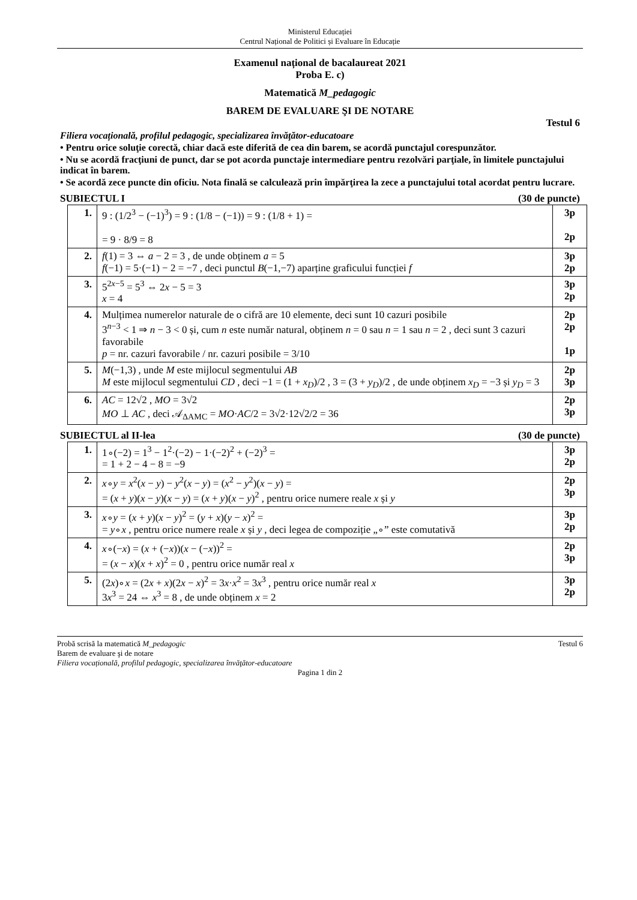Ministerul Educației
Centrul Național de Politici și Evaluare în Educație
Examenul național de bacalaureat 2021
Proba E. c)
Matematică M_pedagogic
BAREM DE EVALUARE ŞI DE NOTARE
Testul 6
Filiera vocațională, profilul pedagogic, specializarea învăţător-educatoare
• Pentru orice soluţie corectă, chiar dacă este diferită de cea din barem, se acordă punctajul corespunzător.
• Nu se acordă fracţiuni de punct, dar se pot acorda punctaje intermediare pentru rezolvări parţiale, în limitele punctajului indicat în barem.
• Se acordă zece puncte din oficiu. Nota finală se calculează prin împărţirea la zece a punctajului total acordat pentru lucrare.
SUBIECTUL I (30 de puncte)
| 1. | 9 : (1/2<sup>3</sup> − (−1)<sup>3</sup>) = 9 : (1/8 − (−1)) = 9 : (1/8 + 1) = = 9 · 8/9 = 8 | 3p 2p |
| 2. | f (1) = 3 ⇔ a − 2 = 3 , de unde obținem a = 5 f (−1) = 5·(−1) − 2 = −7 , deci punctul B (−1,−7) aparține graficului funcției f | 3p 2p |
| 3. | 5<sup>2x−5</sup> = 5<sup>3</sup> ⇔ 2 x − 5 = 3 x = 4 | 3p 2p |
| 4. | Mulțimea numerelor naturale de o cifră are 10 elemente, deci sunt 10 cazuri posibile 3<sup>n−3</sup> < 1 ⇒ n − 3 < 0 și, cum n este număr natural, obținem n = 0 sau n = 1 sau n = 2 , deci sunt 3 cazuri favorabile p = nr. cazuri favorabile / nr. cazuri posibile = 3/10 | 2p 2p 1p |
| 5. | M (−1,3) , unde M este mijlocul segmentului AB M este mijlocul segmentului CD , deci −1 = (1 + x<sub>D</sub> )/2 , 3 = (3 + y<sub>D</sub> )/2 , de unde obținem x<sub>D</sub> = −3 și y<sub>D</sub> = 3 | 2p 3p |
| 6. | AC = 12√2 , MO = 3√2 MO ⊥ AC , deci 𝒜<sub>ΔAMC</sub> = MO · AC /2 = 3√2·12√2/2 = 36 | 2p 3p |
SUBIECTUL al II-lea (30 de puncte)
| 1. | 1∘(−2) = 1<sup>3</sup> − 1<sup>2</sup>·(−2) − 1·(−2)<sup>2</sup> + (−2)<sup>3</sup> = = 1 + 2 − 4 − 8 = −9 | 3p 2p |
| 2. | x ∘ y = x<sup>2</sup>( x − y ) − y<sup>2</sup>( x − y ) = ( x<sup>2</sup> − y<sup>2</sup>)( x − y ) = = ( x + y )( x − y )( x − y ) = ( x + y )( x − y )<sup>2</sup> , pentru orice numere reale x și y | 2p 3p |
| 3. | x ∘ y = ( x + y )( x − y )<sup>2</sup> = ( y + x )( y − x )<sup>2</sup> = = y ∘ x , pentru orice numere reale x și y , deci legea de compoziție „∘” este comutativă | 3p 2p |
| 4. | x ∘(− x ) = ( x + (− x ))( x − (− x ))<sup>2</sup> = = ( x − x )( x + x )<sup>2</sup> = 0 , pentru orice număr real x | 2p 3p |
| 5. | (2 x )∘ x = (2 x + x )(2 x − x )<sup>2</sup> = 3 x · x<sup>2</sup> = 3 x<sup>3</sup> , pentru orice număr real x 3 x<sup>3</sup> = 24 ⇔ x<sup>3</sup> = 8 , de unde obținem x = 2 | 3p 2p |
Probă scrisă la matematică M_pedagogic Testul 6
Barem de evaluare şi de notare
Filiera vocațională, profilul pedagogic, specializarea învăţător-educatoare
Pagina 1 din 2